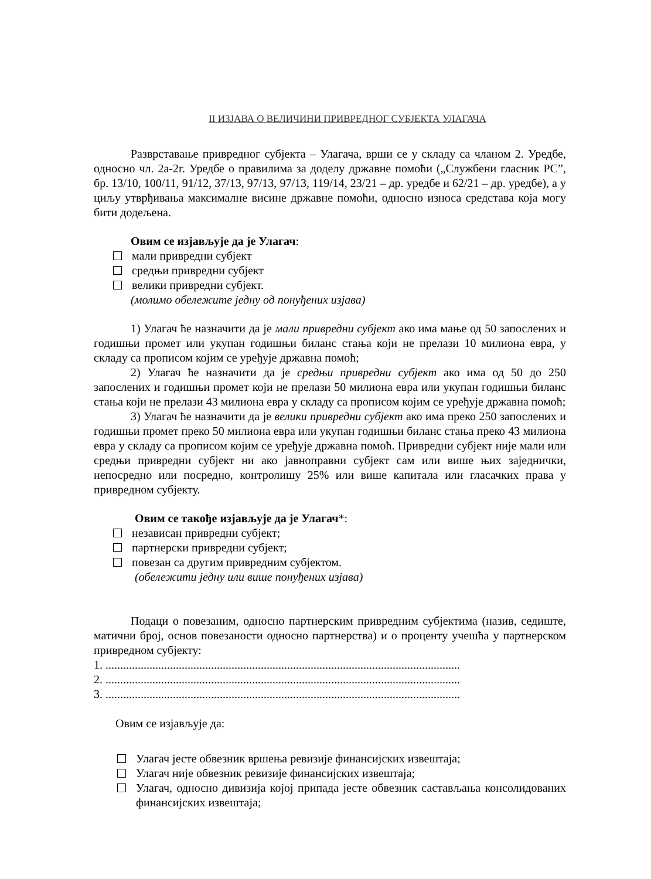II ИЗЈАВА О ВЕЛИЧИНИ ПРИВРЕДНОГ СУБЈЕКТА УЛАГАЧА
Разврставање привредног субјекта – Улагача, врши се у складу са чланом 2. Уредбе, односно чл. 2а-2г. Уредбе о правилима за доделу државне помоћи („Службени гласник РС”, бр. 13/10, 100/11, 91/12, 37/13, 97/13, 97/13, 119/14, 23/21 – др. уредбе и 62/21 – др. уредбе), а у циљу утврђивања максималне висине државне помоћи, односно износа средстава која могу бити додељена.
Овим се изјављује да је Улагач:
мали привредни субјект
средњи привредни субјект
велики привредни субјект.
(молимо обележите једну од понуђених изјава)
1) Улагач ће назначити да је мали привредни субјект ако има мање од 50 запослених и годишњи промет или укупан годишњи биланс стања који не прелази 10 милиона евра, у складу са прописом којим се уређује државна помоћ;
2) Улагач ће назначити да је средњи привредни субјект ако има од 50 до 250 запослених и годишњи промет који не прелази 50 милиона евра или укупан годишњи биланс стања који не прелази 43 милиона евра у складу са прописом којим се уређује државна помоћ;
3) Улагач ће назначити да је велики привредни субјект ако има преко 250 запослених и годишњи промет преко 50 милиона евра или укупан годишњи биланс стања преко 43 милиона евра у складу са прописом којим се уређује државна помоћ. Привредни субјект није мали или средњи привредни субјект ни ако јавноправни субјект сам или више њих заједнички, непосредно или посредно, контролишу 25% или више капитала или гласачких права у привредном субјекту.
Овим се такође изјављује да је Улагач*:
независан привредни субјект;
партнерски привредни субјект;
повезан са другим привредним субјектом.
(обележити једну или више понуђених изјава)
Подаци о повезаним, односно партнерским привредним субјектима (назив, седиште, матични број, основ повезаности односно партнерства) и о проценту учешћа у партнерском привредном субјекту:
1. .........................................................................................................................
2. .........................................................................................................................
3. .........................................................................................................................
Овим се изјављује да:
Улагач јесте обвезник вршења ревизије финансијских извештаја;
Улагач није обвезник ревизије финансијских извештаја;
Улагач, односно дивизија којој припада јесте обвезник састављања консолидованих финансијских извештаја;